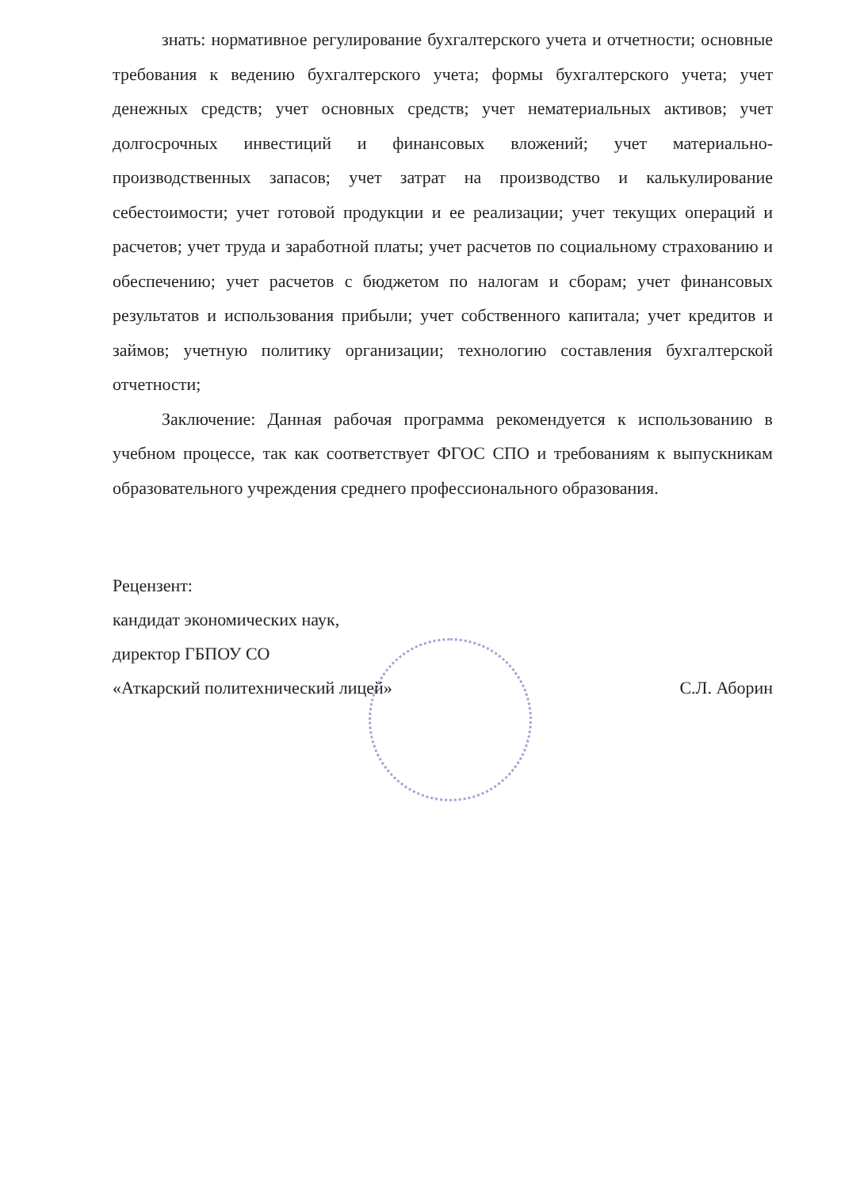знать: нормативное регулирование бухгалтерского учета и отчетности; основные требования к ведению бухгалтерского учета; формы бухгалтерского учета; учет денежных средств; учет основных средств; учет нематериальных активов; учет долгосрочных инвестиций и финансовых вложений; учет материально-производственных запасов; учет затрат на производство и калькулирование себестоимости; учет готовой продукции и ее реализации; учет текущих операций и расчетов; учет труда и заработной платы; учет расчетов по социальному страхованию и обеспечению; учет расчетов с бюджетом по налогам и сборам; учет финансовых результатов и использования прибыли; учет собственного капитала; учет кредитов и займов; учетную политику организации; технологию составления бухгалтерской отчетности;
Заключение: Данная рабочая программа рекомендуется к использованию в учебном процессе, так как соответствует ФГОС СПО и требованиям к выпускникам образовательного учреждения среднего профессионального образования.
Рецензент:
кандидат экономических наук,
директор ГБПОУ СО
«Аткарский политехнический лицей» С.Л. Аборин